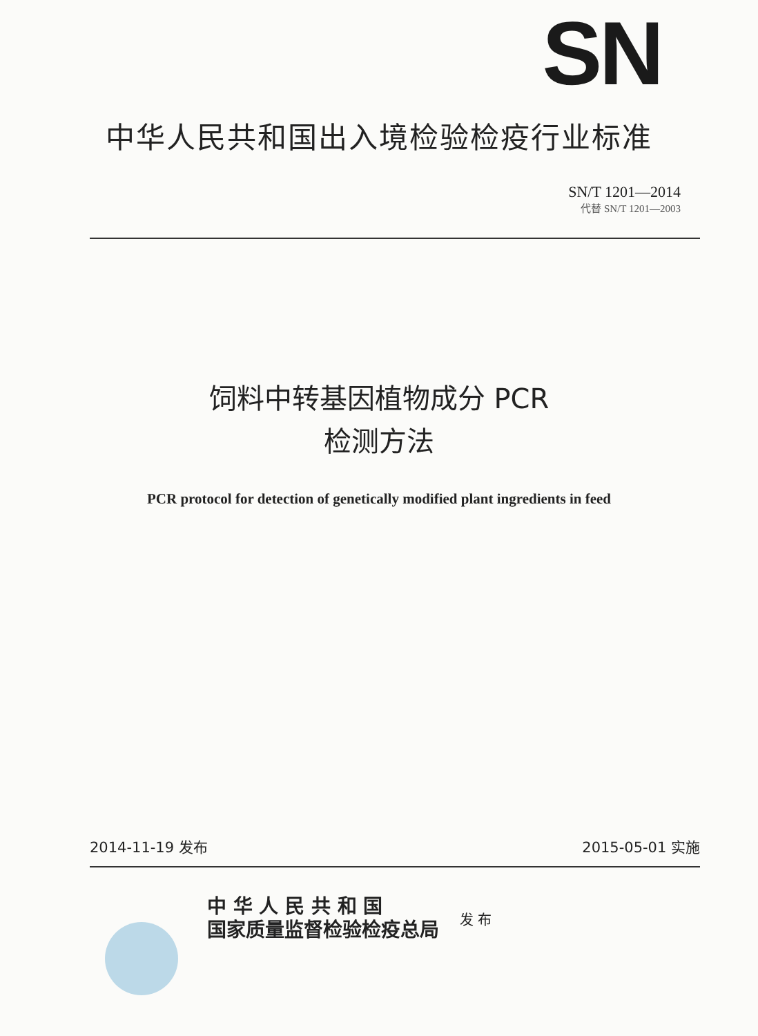SN
中华人民共和国出入境检验检疫行业标准
SN/T 1201—2014
代替 SN/T 1201—2003
饲料中转基因植物成分 PCR
检测方法
PCR protocol for detection of genetically modified plant ingredients in feed
2014-11-19 发布 2015-05-01 实施
中 华 人 民 共 和 国
国家质量监督检验检疫总局
发 布